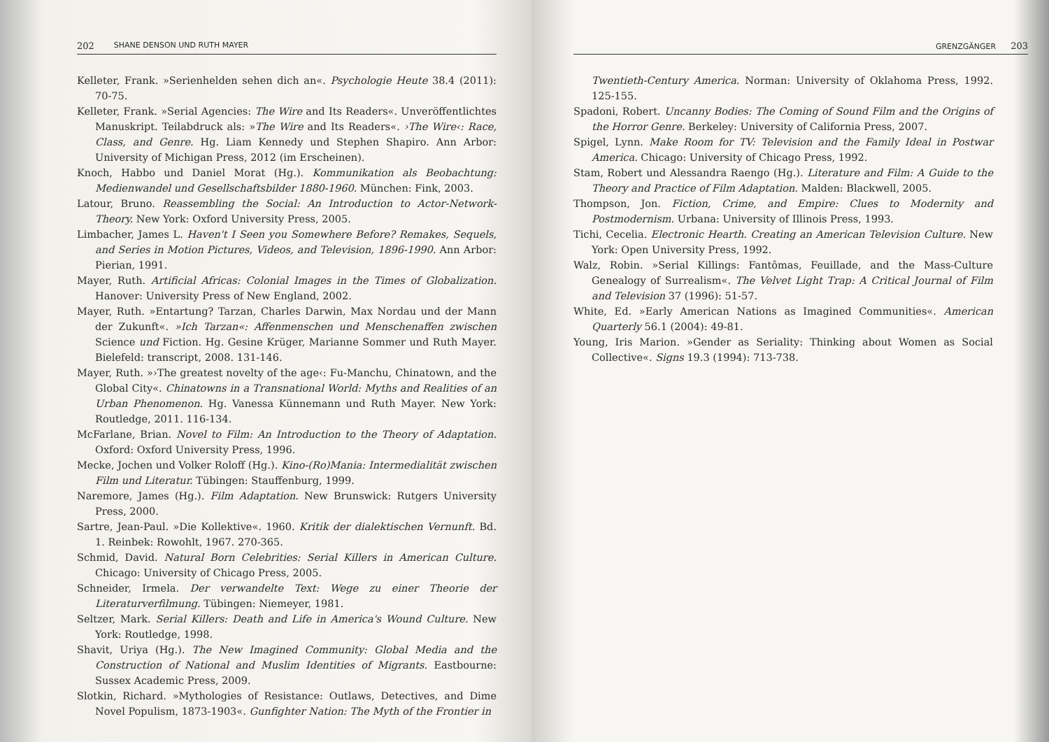202 SHANE DENSON UND RUTH MAYER
Kelleter, Frank. »Serienhelden sehen dich an«. Psychologie Heute 38.4 (2011): 70-75.
Kelleter, Frank. »Serial Agencies: The Wire and Its Readers«. Unveröffentlichtes Manuskript. Teilabdruck als: »The Wire and Its Readers«. ›The Wire‹: Race, Class, and Genre. Hg. Liam Kennedy und Stephen Shapiro. Ann Arbor: University of Michigan Press, 2012 (im Erscheinen).
Knoch, Habbo und Daniel Morat (Hg.). Kommunikation als Beobachtung: Medienwandel und Gesellschaftsbilder 1880-1960. München: Fink, 2003.
Latour, Bruno. Reassembling the Social: An Introduction to Actor-Network-Theory. New York: Oxford University Press, 2005.
Limbacher, James L. Haven't I Seen you Somewhere Before? Remakes, Sequels, and Series in Motion Pictures, Videos, and Television, 1896-1990. Ann Arbor: Pierian, 1991.
Mayer, Ruth. Artificial Africas: Colonial Images in the Times of Globalization. Hanover: University Press of New England, 2002.
Mayer, Ruth. »Entartung? Tarzan, Charles Darwin, Max Nordau und der Mann der Zukunft«. »Ich Tarzan«: Affenmenschen und Menschenaffen zwischen Science und Fiction. Hg. Gesine Krüger, Marianne Sommer und Ruth Mayer. Bielefeld: transcript, 2008. 131-146.
Mayer, Ruth. »›The greatest novelty of the age‹: Fu-Manchu, Chinatown, and the Global City«. Chinatowns in a Transnational World: Myths and Realities of an Urban Phenomenon. Hg. Vanessa Künnemann und Ruth Mayer. New York: Routledge, 2011. 116-134.
McFarlane, Brian. Novel to Film: An Introduction to the Theory of Adaptation. Oxford: Oxford University Press, 1996.
Mecke, Jochen und Volker Roloff (Hg.). Kino-(Ro)Mania: Intermedialität zwischen Film und Literatur. Tübingen: Stauffenburg, 1999.
Naremore, James (Hg.). Film Adaptation. New Brunswick: Rutgers University Press, 2000.
Sartre, Jean-Paul. »Die Kollektive«. 1960. Kritik der dialektischen Vernunft. Bd. 1. Reinbek: Rowohlt, 1967. 270-365.
Schmid, David. Natural Born Celebrities: Serial Killers in American Culture. Chicago: University of Chicago Press, 2005.
Schneider, Irmela. Der verwandelte Text: Wege zu einer Theorie der Literaturverfilmung. Tübingen: Niemeyer, 1981.
Seltzer, Mark. Serial Killers: Death and Life in America's Wound Culture. New York: Routledge, 1998.
Shavit, Uriya (Hg.). The New Imagined Community: Global Media and the Construction of National and Muslim Identities of Migrants. Eastbourne: Sussex Academic Press, 2009.
Slotkin, Richard. »Mythologies of Resistance: Outlaws, Detectives, and Dime Novel Populism, 1873-1903«. Gunfighter Nation: The Myth of the Frontier in
GRENZGÄNGER 203
Twentieth-Century America. Norman: University of Oklahoma Press, 1992. 125-155.
Spadoni, Robert. Uncanny Bodies: The Coming of Sound Film and the Origins of the Horror Genre. Berkeley: University of California Press, 2007.
Spigel, Lynn. Make Room for TV: Television and the Family Ideal in Postwar America. Chicago: University of Chicago Press, 1992.
Stam, Robert und Alessandra Raengo (Hg.). Literature and Film: A Guide to the Theory and Practice of Film Adaptation. Malden: Blackwell, 2005.
Thompson, Jon. Fiction, Crime, and Empire: Clues to Modernity and Postmodernism. Urbana: University of Illinois Press, 1993.
Tichi, Cecelia. Electronic Hearth. Creating an American Television Culture. New York: Open University Press, 1992.
Walz, Robin. »Serial Killings: Fantômas, Feuillade, and the Mass-Culture Genealogy of Surrealism«. The Velvet Light Trap: A Critical Journal of Film and Television 37 (1996): 51-57.
White, Ed. »Early American Nations as Imagined Communities«. American Quarterly 56.1 (2004): 49-81.
Young, Iris Marion. »Gender as Seriality: Thinking about Women as Social Collective«. Signs 19.3 (1994): 713-738.